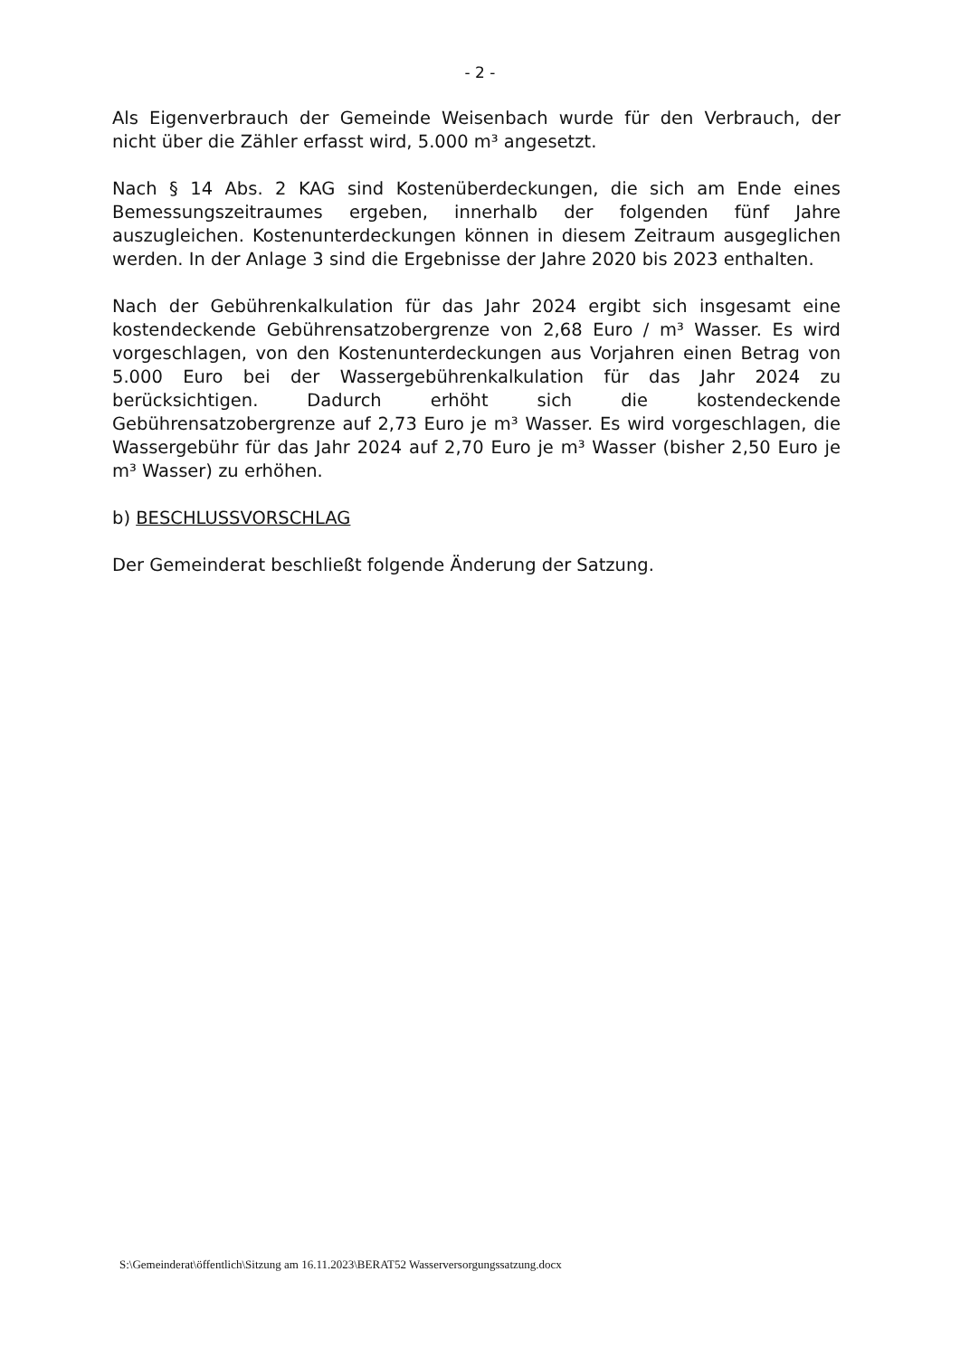- 2 -
Als Eigenverbrauch der Gemeinde Weisenbach wurde für den Verbrauch, der nicht über die Zähler erfasst wird, 5.000 m³ angesetzt.
Nach § 14 Abs. 2 KAG sind Kostenüberdeckungen, die sich am Ende eines Bemessungszeitraumes ergeben, innerhalb der folgenden fünf Jahre auszugleichen. Kostenunterdeckungen können in diesem Zeitraum ausgeglichen werden. In der Anlage 3 sind die Ergebnisse der Jahre 2020 bis 2023 enthalten.
Nach der Gebührenkalkulation für das Jahr 2024 ergibt sich insgesamt eine kostendeckende Gebührensatzobergrenze von 2,68 Euro / m³ Wasser. Es wird vorgeschlagen, von den Kostenunterdeckungen aus Vorjahren einen Betrag von 5.000 Euro bei der Wassergebührenkalkulation für das Jahr 2024 zu berücksichtigen. Dadurch erhöht sich die kostendeckende Gebührensatzobergrenze auf 2,73 Euro je m³ Wasser. Es wird vorgeschlagen, die Wassergebühr für das Jahr 2024 auf 2,70 Euro je m³ Wasser (bisher 2,50 Euro je m³ Wasser) zu erhöhen.
b) BESCHLUSSVORSCHLAG
Der Gemeinderat beschließt folgende Änderung der Satzung.
S:\Gemeinderat\öffentlich\Sitzung am 16.11.2023\BERAT52 Wasserversorgungssatzung.docx